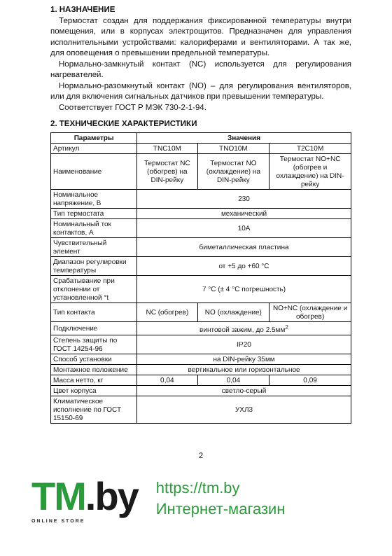1. НАЗНАЧЕНИЕ
Термостат создан для поддержания фиксированной температуры внутри помещения, или в корпусах электрощитов. Предназначен для управления исполнительными устройствами: калориферами и вентиляторами. А так же, для оповещения о превышении предельной температуры.
Нормально-замкнутый контакт (NC) используется для регулирования нагревателей.
Нормально-разомкнутый контакт (NO) – для регулирования вентиляторов, или для включения сигнальных датчиков при превышении температуры.
Соответствует ГОСТ Р МЭК 730-2-1-94.
2. ТЕХНИЧЕСКИЕ ХАРАКТЕРИСТИКИ
| Параметры | Значения | | |
| --- | --- | --- | --- |
| Артикул | TNC10M | TNO10M | T2C10M |
| Наименование | Термостат NC (обогрев) на DIN-рейку | Термостат NO (охлаждение) на DIN-рейку | Термостат NO+NC (обогрев и охлаждение) на DIN-рейку |
| Номинальное напряжение, В | 230 | | |
| Тип термостата | механический | | |
| Номинальный ток контактов, А | 10А | | |
| Чувствительный элемент | биметаллическая пластина | | |
| Диапазон регулировки температуры | от +5 до +60 °С | | |
| Срабатывание при отклонении от установленной °t | 7 °С (± 4 °С погрешность) | | |
| Тип контакта | NC (обогрев) | NO (охлаждение) | NO+NC (охлаждение и обогрев) |
| Подключение | винтовой зажим, до 2.5мм<sup>2</sup> | | |
| Степень защиты по ГОСТ 14254-96 | IP20 | | |
| Способ установки | на DIN-рейку 35мм | | |
| Монтажное положение | вертикальное или горизонтальное | | |
| Масса нетто, кг | 0,04 | 0,04 | 0,09 |
| Цвет корпуса | светло-серый | | |
| Климатическое исполнение по ГОСТ 15150-69 | УХЛ3 | | |
2
TM.by
ONLINE STORE
https://tm.by
Интернет-магазин